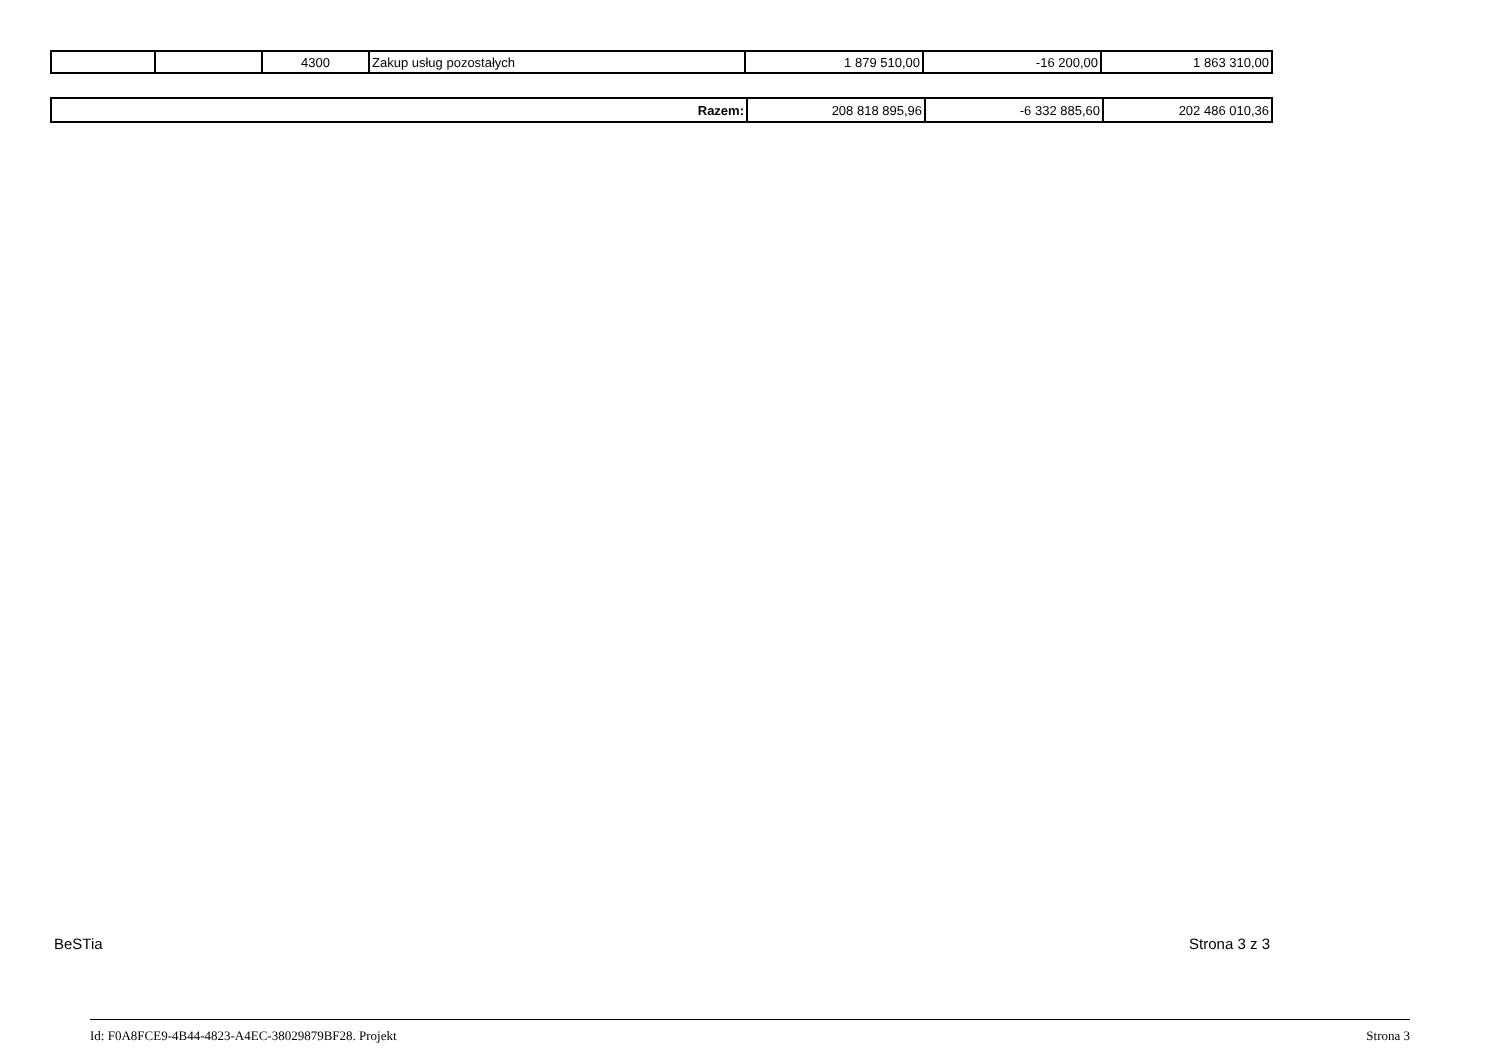| | | 4300 | Zakup usług pozostałych | 1 879 510,00 | -16 200,00 | 1 863 310,00 |
| Razem: | 208 818 895,96 | -6 332 885,60 | 202 486 010,36 |
BeSTia Strona 3 z 3
Id: F0A8FCE9-4B44-4823-A4EC-38029879BF28. Projekt Strona 3